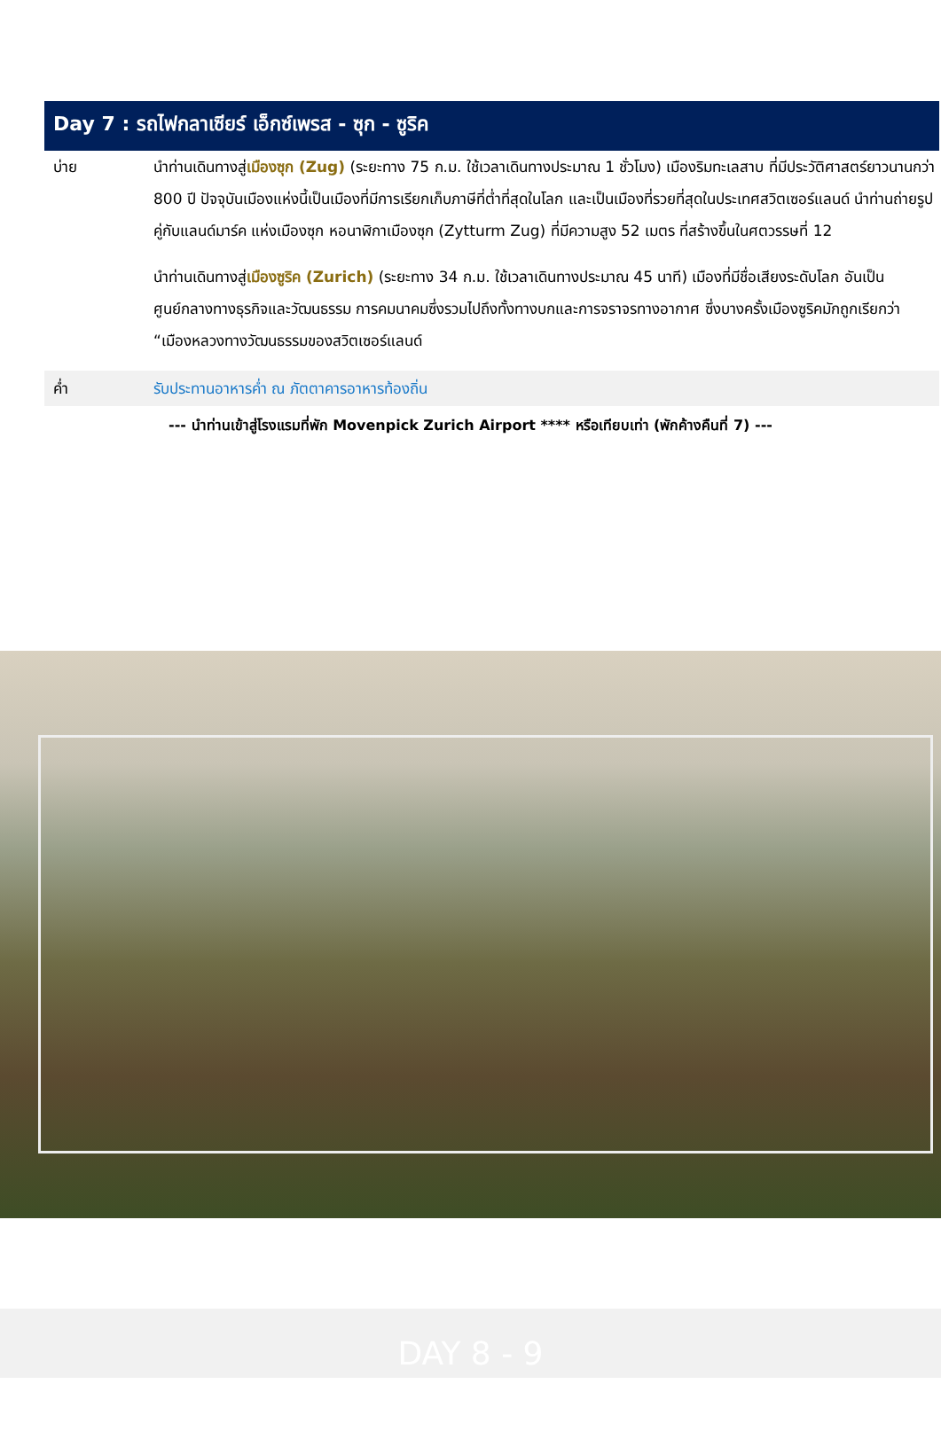Day 7 : รถไฟกลาเซียร์ เอ็กซ์เพรส - ซุก - ซูริค
บ่าย นำท่านเดินทางสู่เมืองซุก (Zug) (ระยะทาง 75 ก.ม. ใช้เวลาเดินทางประมาณ 1 ชั่วโมง) เมืองริมทะเลสาบ ที่มีประวัติศาสตร์ยาวนานกว่า 800 ปี ปัจจุบันเมืองแห่งนี้เป็นเมืองที่มีการเรียกเก็บภาษีที่ต่ำที่สุดในโลก และเป็นเมืองที่รวยที่สุดในประเทศสวิตเซอร์แลนด์ นำท่านถ่ายรูปคู่กับแลนด์มาร์ค แห่งเมืองซุก หอนาฬิกาเมืองซุก (Zytturm Zug) ที่มีความสูง 52 เมตร ที่สร้างขึ้นในศตวรรษที่ 12
นำท่านเดินทางสู่เมืองซูริค (Zurich) (ระยะทาง 34 ก.ม. ใช้เวลาเดินทางประมาณ 45 นาที) เมืองที่มีชื่อเสียงระดับโลก อันเป็นศูนย์กลางทางธุรกิจและวัฒนธรรม การคมนาคมซึ่งรวมไปถึงทั้งทางบกและการจราจรทางอากาศ ซึ่งบางครั้งเมืองซูริคมักถูกเรียกว่า “เมืองหลวงทางวัฒนธรรมของสวิตเซอร์แลนด์
ค่ำ รับประทานอาหารค่ำ ณ ภัตตาคารอาหารท้องถิ่น
--- นำท่านเข้าสู่โรงแรมที่พัก Movenpick Zurich Airport **** หรือเทียบเท่า (พักค้างคืนที่ 7) ---
DAY 8 - 9